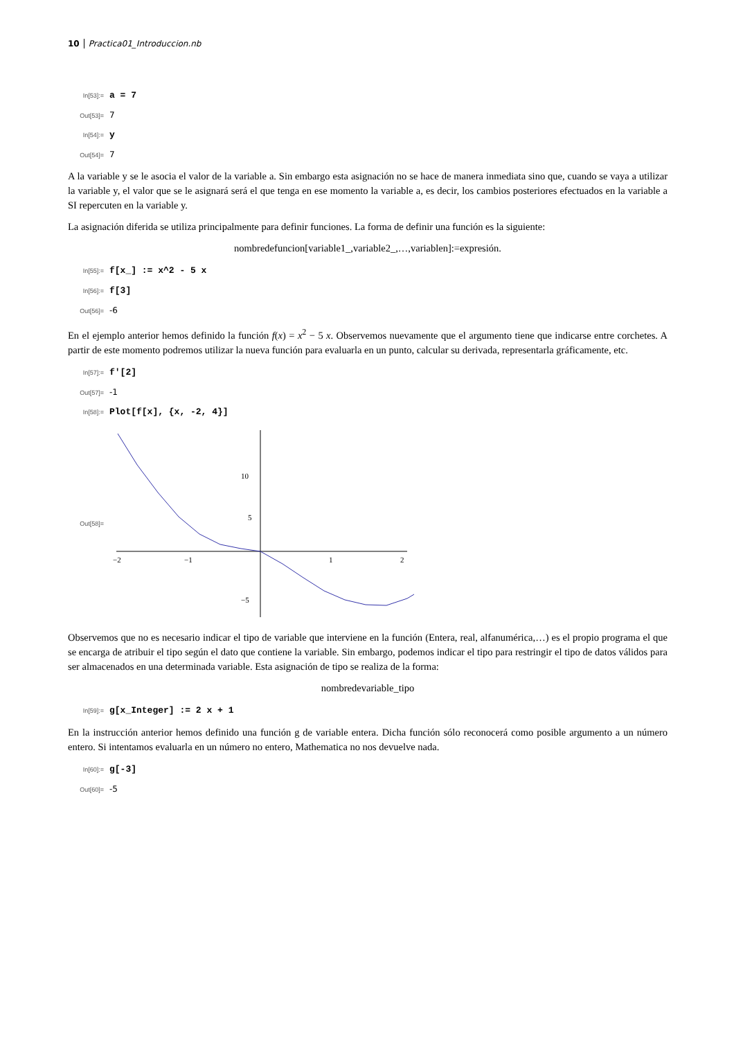10 Practica01_Introduccion.nb
In[53]:= a = 7
Out[53]= 7
In[54]:= y
Out[54]= 7
A la variable y se le asocia el valor de la variable a. Sin embargo esta asignación no se hace de manera inmediata sino que, cuando se vaya a utilizar la variable y, el valor que se le asignará será el que tenga en ese momento la variable a, es decir, los cambios posteriores efectuados en la variable a SI repercuten en la variable y.
La asignación diferida se utiliza principalmente para definir funciones. La forma de definir una función es la siguiente:
nombredefuncion[variable1_,variable2_,…,variablen]:=expresión.
In[55]:= f[x_] := x^2 - 5 x
In[56]:= f[3]
Out[56]= -6
En el ejemplo anterior hemos definido la función f(x) = x<sup>2</sup> − 5 x. Observemos nuevamente que el argumento tiene que indicarse entre corchetes. A partir de este momento podremos utilizar la nueva función para evaluarla en un punto, calcular su derivada, representarla gráficamente, etc.
In[57]:= f'[2]
Out[57]= -1
In[58]:= Plot[f[x], {x, -2, 4}]
Out[58]=
−2
−1
1
2
10
5
−5
Observemos que no es necesario indicar el tipo de variable que interviene en la función (Entera, real, alfanumérica,…) es el propio programa el que se encarga de atribuir el tipo según el dato que contiene la variable. Sin embargo, podemos indicar el tipo para restringir el tipo de datos válidos para ser almacenados en una determinada variable. Esta asignación de tipo se realiza de la forma:
nombredevariable_tipo
In[59]:= g[x_Integer] := 2 x + 1
En la instrucción anterior hemos definido una función g de variable entera. Dicha función sólo reconocerá como posible argumento a un número entero. Si intentamos evaluarla en un número no entero, Mathematica no nos devuelve nada.
In[60]:= g[-3]
Out[60]= -5